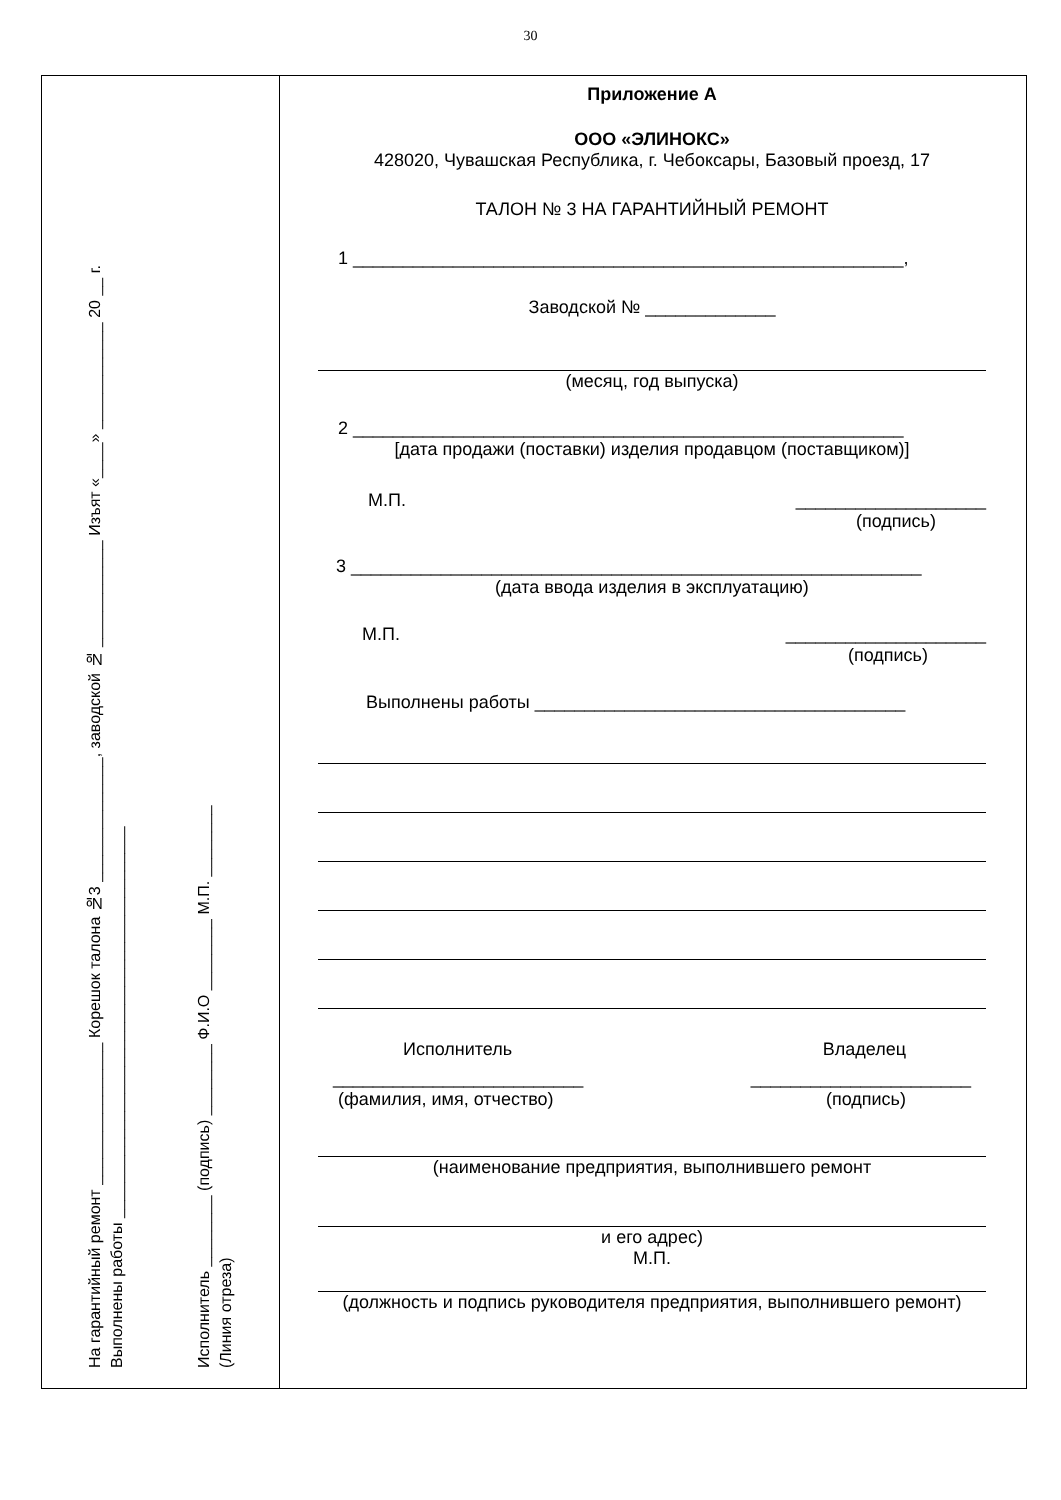30
На гарантийный ремонт ________________ Корешок талона №3 ______________, заводской № ____________ Изъят «____» ____________ 20 __ г.
Выполнены работы ____________________________________________
Исполнитель ________ (подпись) ________ Ф.И.О ________ М.П. ________
(Линия отреза)
Приложение А
ООО «ЭЛИНОКС»
428020, Чувашская Республика, г. Чебоксары, Базовый проезд, 17
ТАЛОН № 3 НА ГАРАНТИЙНЫЙ РЕМОНТ
1 _______________________________________________________,
Заводской № _____________
(месяц, год выпуска)
2 _______________________________________________________
[дата продажи (поставки) изделия продавцом (поставщиком)]
М.П. ___________________
(подпись)
3 _________________________________________________________
(дата ввода изделия в эксплуатацию)
М.П. ____________________
(подпись)
Выполнены работы _____________________________________
Исполнитель Владелец
_________________________ ______________________
(фамилия, имя, отчество) (подпись)
(наименование предприятия, выполнившего ремонт
и его адрес)
М.П.
(должность и подпись руководителя предприятия, выполнившего ремонт)